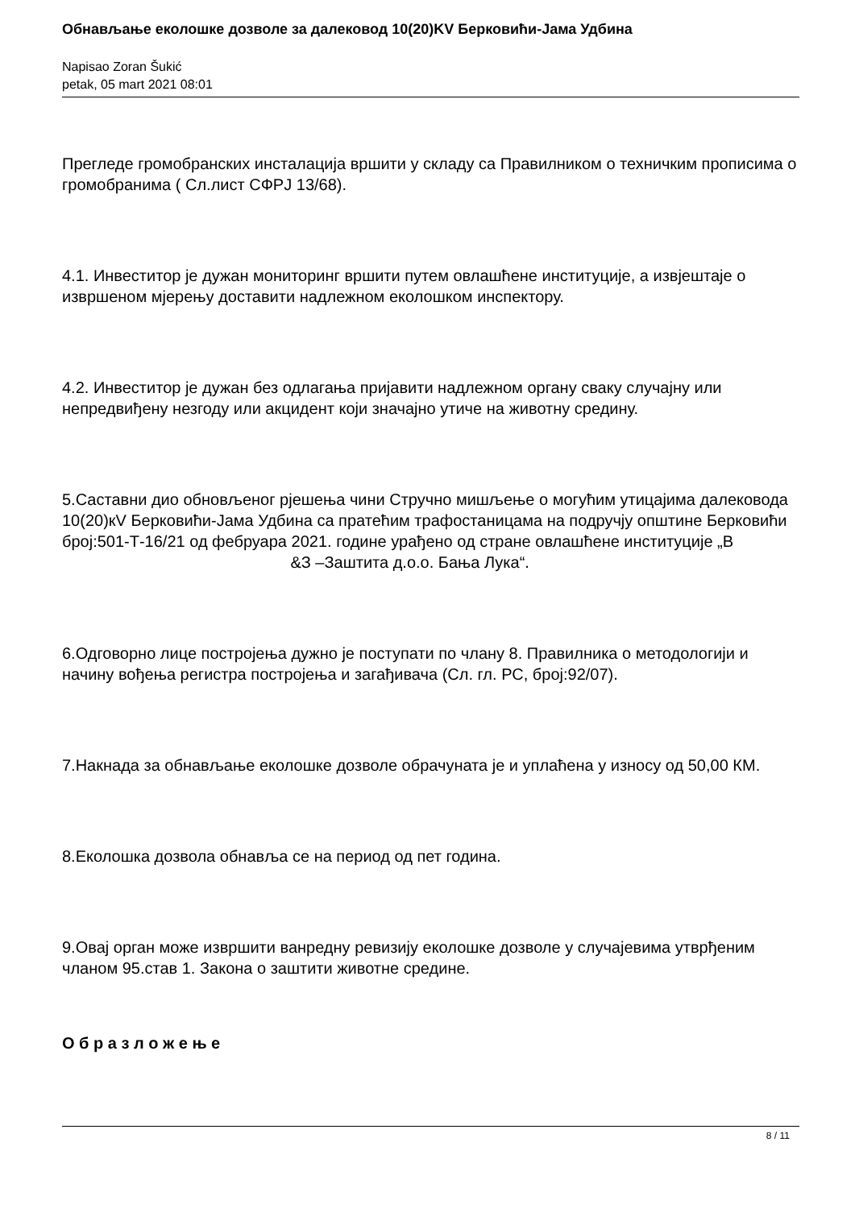Обнављање еколошке дозволе за далековод 10(20)KV Берковићи-Јама Удбина
Napisao Zoran Šukić
petak, 05 mart 2021 08:01
Прегледе громобранских инсталација вршити у складу са Правилником о техничким прописима о громобранима ( Сл.лист СФРЈ 13/68).
4.1. Инвеститор је дужан мониторинг вршити путем овлашћене институције, а извјештаје о извршеном мјерењу доставити надлежном еколошком инспектору.
4.2. Инвеститор је дужан без одлагања пријавити надлежном органу сваку случајну или непредвиђену незгоду или акцидент који значајно утиче на животну средину.
5.Саставни дио обновљеног рјешења чини Стручно мишљење о могућим утицајима далековода 10(20)кV Берковићи-Јама Удбина са пратећим трафостаницама на подручју општине Берковићи број:501-Т-16/21 од фебруара 2021. године урађено од стране овлашћене институције „В &З –Заштита д.о.о. Бања Лука“.
6.Одговорно лице постројења дужно је поступати по члану 8. Правилника о методологији и начину вођења регистра постројења и загађивача (Сл. гл. РС, број:92/07).
7.Накнада за обнављање еколошке дозволе обрачуната је и уплаћена у износу од 50,00 КМ.
8.Еколошка дозвола обнавља се на период од пет година.
9.Овај орган може извршити ванредну ревизију еколошке дозволе у случајевима утврђеним чланом 95.став 1. Закона о заштити животне средине.
О б р а з л о ж е њ е
8 / 11